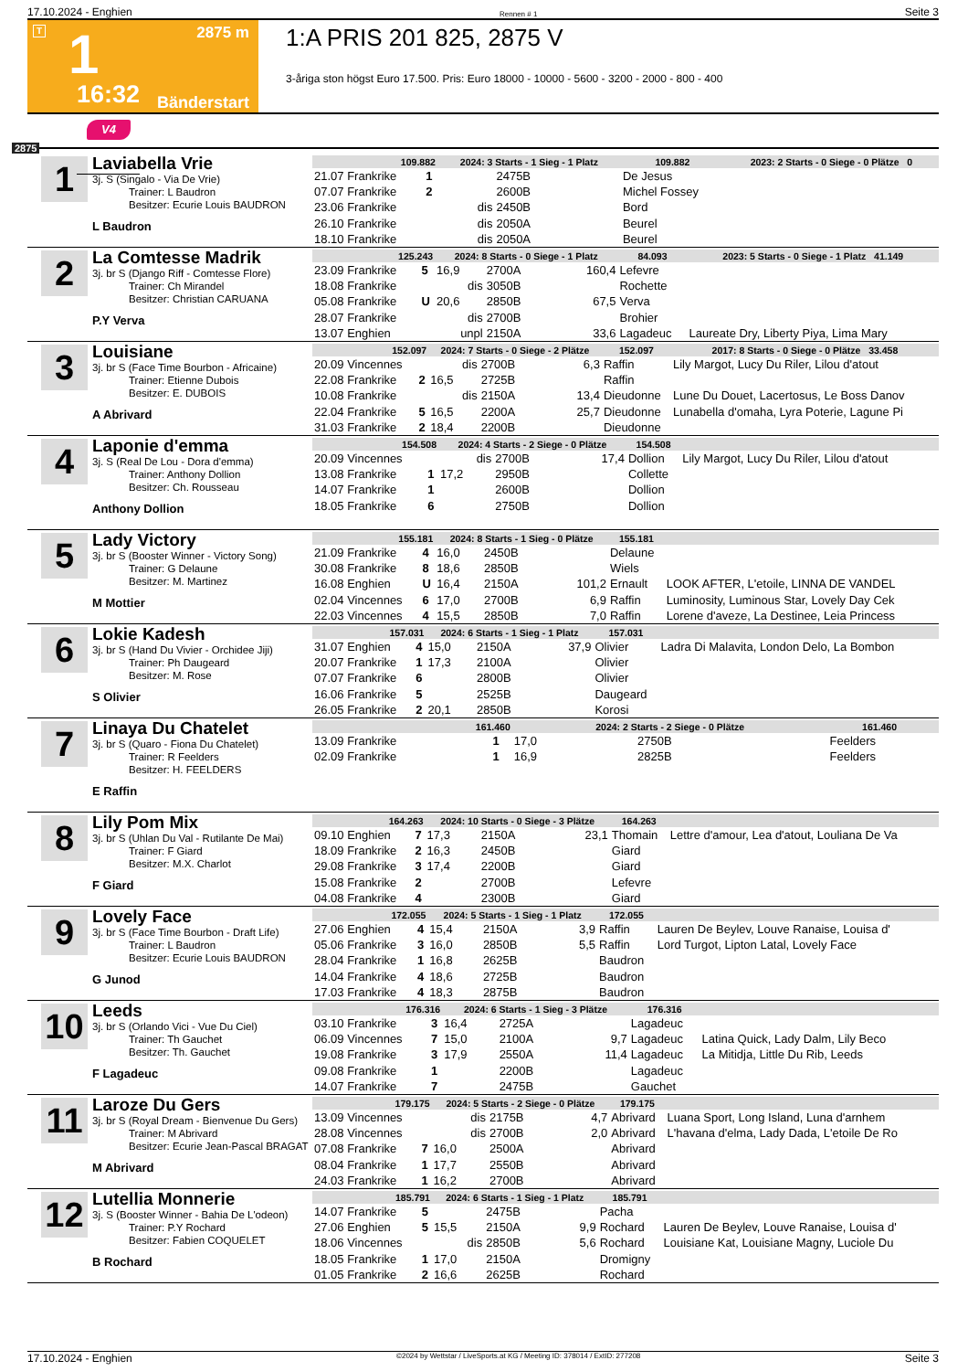17.10.2024 - Enghien Rennen # 1 Seite 3
T 2875 m 1
16:32 Bänderstart
1:A PRIS 201 825, 2875 V
3-åriga ston högst Euro 17.500. Pris: Euro 18000 - 10000 - 5600 - 3200 - 2000 - 800 - 400
V4
2875
1
Laviabella Vrie
3j. S (Singalo - Via De Vrie)
Trainer: L Baudron
Besitzer: Ecurie Louis BAUDRON
L Baudron
| 109.882 | | 2024: 3 Starts - 1 Sieg - 1 Platz | | | 109.882 | 2023: 2 Starts - 0 Siege - 0 Plätze 0 |
| --- | --- | --- | --- | --- | --- | --- |
| 21.07 Frankrike | 1 | | 2475B | | De Jesus | |
| 07.07 Frankrike | 2 | | 2600B | | Michel Fossey | |
| 23.06 Frankrike | | dis | 2450B | | Bord | |
| 26.10 Frankrike | | dis | 2050A | | Beurel | |
| 18.10 Frankrike | | dis | 2050A | | Beurel | |
2
La Comtesse Madrik
3j. br S (Django Riff - Comtesse Flore)
Trainer: Ch Mirandel
Besitzer: Christian CARUANA
P.Y Verva
| 125.243 | | 2024: 8 Starts - 0 Siege - 1 Platz | | | 84.093 | 2023: 5 Starts - 0 Siege - 1 Platz 41.149 |
| --- | --- | --- | --- | --- | --- | --- |
| 23.09 Frankrike | 5 | 16,9 | 2700A | 160,4 | Lefevre | |
| 18.08 Frankrike | | dis | 3050B | | Rochette | |
| 05.08 Frankrike | U | 20,6 | 2850B | 67,5 | Verva | |
| 28.07 Frankrike | | dis | 2700B | | Brohier | |
| 13.07 Enghien | | unpl | 2150A | 33,6 | Lagadeuc | Laureate Dry, Liberty Piya, Lima Mary |
3
Louisiane
3j. br S (Face Time Bourbon - Africaine)
Trainer: Etienne Dubois
Besitzer: E. DUBOIS
A Abrivard
| 152.097 | | 2024: 7 Starts - 0 Siege - 2 Plätze | | | 152.097 | 2017: 8 Starts - 0 Siege - 0 Plätze 33.458 |
| --- | --- | --- | --- | --- | --- | --- |
| 20.09 Vincennes | | dis | 2700B | 6,3 | Raffin | Lily Margot, Lucy Du Riler, Lilou d'atout |
| 22.08 Frankrike | 2 | 16,5 | 2725B | | Raffin | |
| 10.08 Frankrike | | dis | 2150A | 13,4 | Dieudonne | Lune Du Douet, Lacertosus, Le Boss Danov |
| 22.04 Frankrike | 5 | 16,5 | 2200A | 25,7 | Dieudonne | Lunabella d'omaha, Lyra Poterie, Lagune Pi |
| 31.03 Frankrike | 2 | 18,4 | 2200B | | Dieudonne | |
4
Laponie d'emma
3j. S (Real De Lou - Dora d'emma)
Trainer: Anthony Dollion
Besitzer: Ch. Rousseau
Anthony Dollion
| 154.508 | | 2024: 4 Starts - 2 Siege - 0 Plätze | | | 154.508 | |
| --- | --- | --- | --- | --- | --- | --- |
| 20.09 Vincennes | | dis | 2700B | 17,4 | Dollion | Lily Margot, Lucy Du Riler, Lilou d'atout |
| 13.08 Frankrike | 1 | 17,2 | 2950B | | Collette | |
| 14.07 Frankrike | 1 | | 2600B | | Dollion | |
| 18.05 Frankrike | 6 | | 2750B | | Dollion | |
5
Lady Victory
3j. br S (Booster Winner - Victory Song)
Trainer: G Delaune
Besitzer: M. Martinez
M Mottier
| 155.181 | | 2024: 8 Starts - 1 Sieg - 0 Plätze | | | 155.181 | |
| --- | --- | --- | --- | --- | --- | --- |
| 21.09 Frankrike | 4 | 16,0 | 2450B | | Delaune | |
| 30.08 Frankrike | 8 | 18,6 | 2850B | | Wiels | |
| 16.08 Enghien | U | 16,4 | 2150A | 101,2 | Ernault | LOOK AFTER, L'etoile, LINNA DE VANDEL |
| 02.04 Vincennes | 6 | 17,0 | 2700B | 6,9 | Raffin | Luminosity, Luminous Star, Lovely Day Cek |
| 22.03 Vincennes | 4 | 15,5 | 2850B | 7,0 | Raffin | Lorene d'aveze, La Destinee, Leia Princess |
6
Lokie Kadesh
3j. br S (Hand Du Vivier - Orchidee Jiji)
Trainer: Ph Daugeard
Besitzer: M. Rose
S Olivier
| 157.031 | | 2024: 6 Starts - 1 Sieg - 1 Platz | | | 157.031 | |
| --- | --- | --- | --- | --- | --- | --- |
| 31.07 Enghien | 4 | 15,0 | 2150A | 37,9 | Olivier | Ladra Di Malavita, London Delo, La Bombon |
| 20.07 Frankrike | 1 | 17,3 | 2100A | | Olivier | |
| 07.07 Frankrike | 6 | | 2800B | | Olivier | |
| 16.06 Frankrike | 5 | | 2525B | | Daugeard | |
| 26.05 Frankrike | 2 | 20,1 | 2850B | | Korosi | |
7
Linaya Du Chatelet
3j. br S (Quaro - Fiona Du Chatelet)
Trainer: R Feelders
Besitzer: H. FEELDERS
E Raffin
| 161.460 | | 2024: 2 Starts - 2 Siege - 0 Plätze | | | 161.460 | |
| --- | --- | --- | --- | --- | --- | --- |
| 13.09 Frankrike | 1 | 17,0 | 2750B | | Feelders | |
| 02.09 Frankrike | 1 | 16,9 | 2825B | | Feelders | |
8
Lily Pom Mix
3j. br S (Uhlan Du Val - Rutilante De Mai)
Trainer: F Giard
Besitzer: M.X. Charlot
F Giard
| 164.263 | | 2024: 10 Starts - 0 Siege - 3 Plätze | | | 164.263 | |
| --- | --- | --- | --- | --- | --- | --- |
| 09.10 Enghien | 7 | 17,3 | 2150A | 23,1 | Thomain | Lettre d'amour, Lea d'atout, Louliana De Va |
| 18.09 Frankrike | 2 | 16,3 | 2450B | | Giard | |
| 29.08 Frankrike | 3 | 17,4 | 2200B | | Giard | |
| 15.08 Frankrike | 2 | | 2700B | | Lefevre | |
| 04.08 Frankrike | 4 | | 2300B | | Giard | |
9
Lovely Face
3j. br S (Face Time Bourbon - Draft Life)
Trainer: L Baudron
Besitzer: Ecurie Louis BAUDRON
G Junod
| 172.055 | | 2024: 5 Starts - 1 Sieg - 1 Platz | | | 172.055 | |
| --- | --- | --- | --- | --- | --- | --- |
| 27.06 Enghien | 4 | 15,4 | 2150A | 3,9 | Raffin | Lauren De Beylev, Louve Ranaise, Louisa d' |
| 05.06 Frankrike | 3 | 16,0 | 2850B | 5,5 | Raffin | Lord Turgot, Lipton Latal, Lovely Face |
| 28.04 Frankrike | 1 | 16,8 | 2625B | | Baudron | |
| 14.04 Frankrike | 4 | 18,6 | 2725B | | Baudron | |
| 17.03 Frankrike | 4 | 18,3 | 2875B | | Baudron | |
10
Leeds
3j. br S (Orlando Vici - Vue Du Ciel)
Trainer: Th Gauchet
Besitzer: Th. Gauchet
F Lagadeuc
| 176.316 | | 2024: 6 Starts - 1 Sieg - 3 Plätze | | | 176.316 | |
| --- | --- | --- | --- | --- | --- | --- |
| 03.10 Frankrike | 3 | 16,4 | 2725A | | Lagadeuc | |
| 06.09 Vincennes | 7 | 15,0 | 2100A | 9,7 | Lagadeuc | Latina Quick, Lady Dalm, Lily Beco |
| 19.08 Frankrike | 3 | 17,9 | 2550A | 11,4 | Lagadeuc | La Mitidja, Little Du Rib, Leeds |
| 09.08 Frankrike | 1 | | 2200B | | Lagadeuc | |
| 14.07 Frankrike | 7 | | 2475B | | Gauchet | |
11
Laroze Du Gers
3j. br S (Royal Dream - Bienvenue Du Gers)
Trainer: M Abrivard
Besitzer: Ecurie Jean-Pascal BRAGAT
M Abrivard
| 179.175 | | 2024: 5 Starts - 2 Siege - 0 Plätze | | | 179.175 | |
| --- | --- | --- | --- | --- | --- | --- |
| 13.09 Vincennes | | dis | 2175B | 4,7 | Abrivard | Luana Sport, Long Island, Luna d'arnhem |
| 28.08 Vincennes | | dis | 2700B | 2,0 | Abrivard | L'havana d'elma, Lady Dada, L'etoile De Ro |
| 07.08 Frankrike | 7 | 16,0 | 2500A | | Abrivard | |
| 08.04 Frankrike | 1 | 17,7 | 2550B | | Abrivard | |
| 24.03 Frankrike | 1 | 16,2 | 2700B | | Abrivard | |
12
Lutellia Monnerie
3j. S (Booster Winner - Bahia De L'odeon)
Trainer: P.Y Rochard
Besitzer: Fabien COQUELET
B Rochard
| 185.791 | | 2024: 6 Starts - 1 Sieg - 1 Platz | | | 185.791 | |
| --- | --- | --- | --- | --- | --- | --- |
| 14.07 Frankrike | 5 | | 2475B | | Pacha | |
| 27.06 Enghien | 5 | 15,5 | 2150A | 9,9 | Rochard | Lauren De Beylev, Louve Ranaise, Louisa d' |
| 18.06 Vincennes | | dis | 2850B | 5,6 | Rochard | Louisiane Kat, Louisiane Magny, Luciole Du |
| 18.05 Frankrike | 1 | 17,0 | 2150A | | Dromigny | |
| 01.05 Frankrike | 2 | 16,6 | 2625B | | Rochard | |
17.10.2024 - Enghien ©2024 by Wettstar / LiveSports.at KG / Meeting ID: 378014 / ExtID: 277208 Seite 3